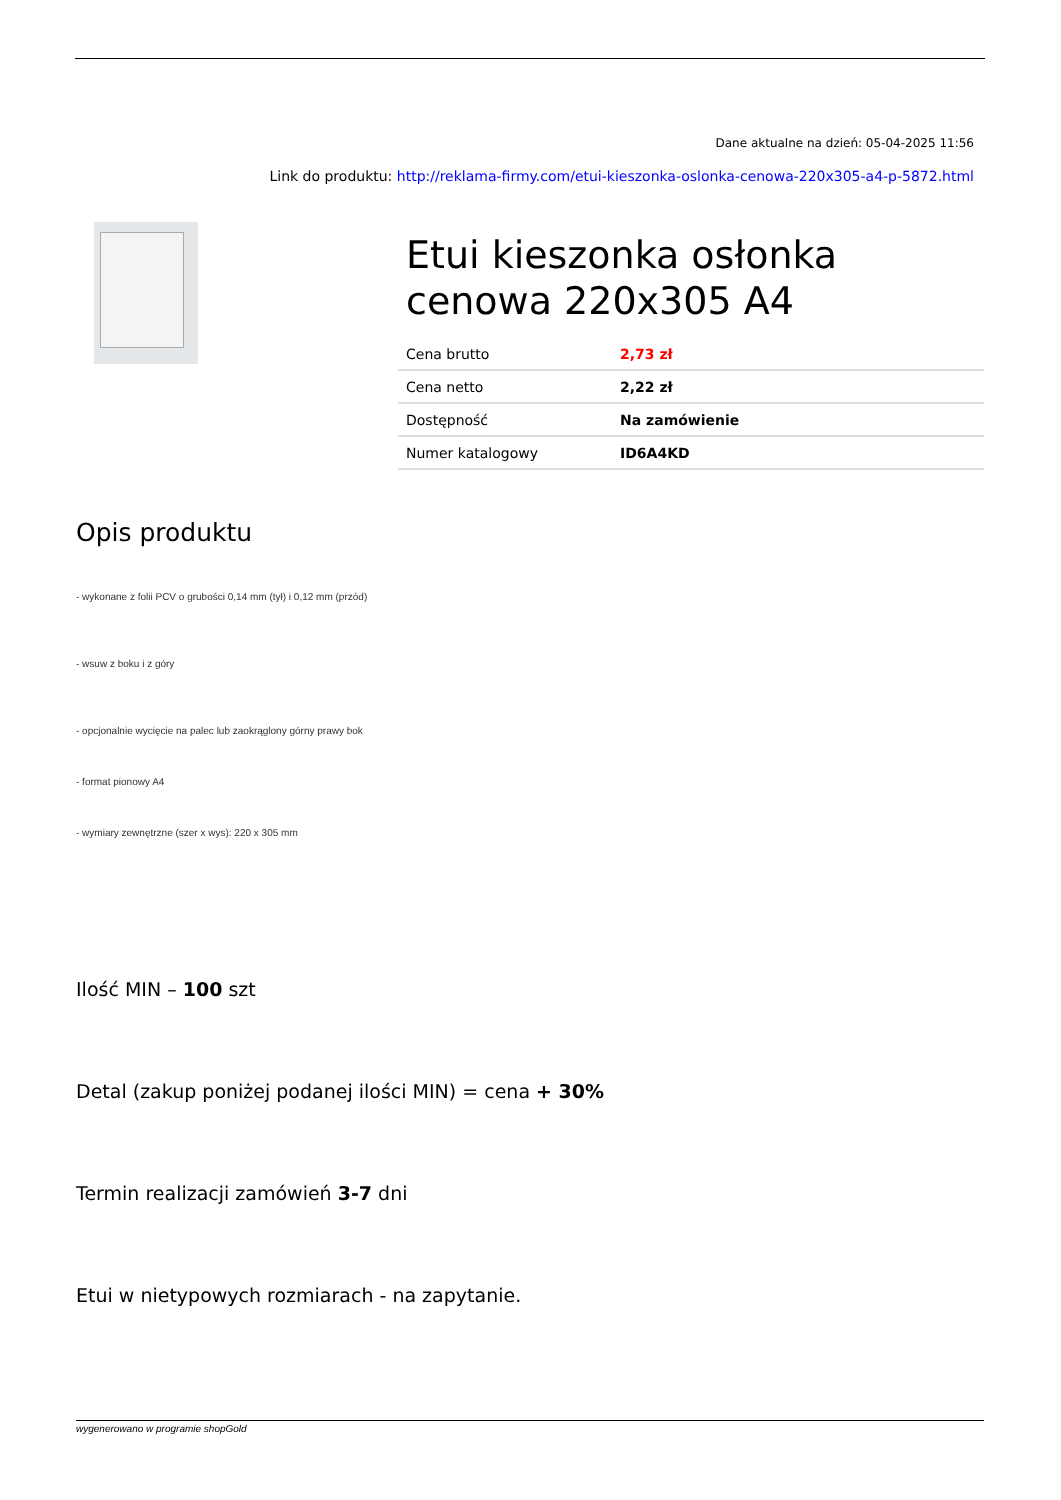Dane aktualne na dzień: 05-04-2025 11:56
Link do produktu: http://reklama-firmy.com/etui-kieszonka-oslonka-cenowa-220x305-a4-p-5872.html
Etui kieszonka osłonka cenowa 220x305 A4
| Cena brutto | 2,73 zł |
| Cena netto | 2,22 zł |
| Dostępność | Na zamówienie |
| Numer katalogowy | ID6A4KD |
Opis produktu
- wykonane z folii PCV o grubości 0,14 mm (tył) i 0,12 mm (przód)
- wsuw z boku i z góry
- opcjonalnie wycięcie na palec lub zaokrąglony górny prawy bok
- format pionowy A4
- wymiary zewnętrzne (szer x wys): 220 x 305 mm
Ilość MIN – 100 szt
Detal (zakup poniżej podanej ilości MIN) = cena + 30%
Termin realizacji zamówień 3-7 dni
Etui w nietypowych rozmiarach - na zapytanie.
wygenerowano w programie shopGold